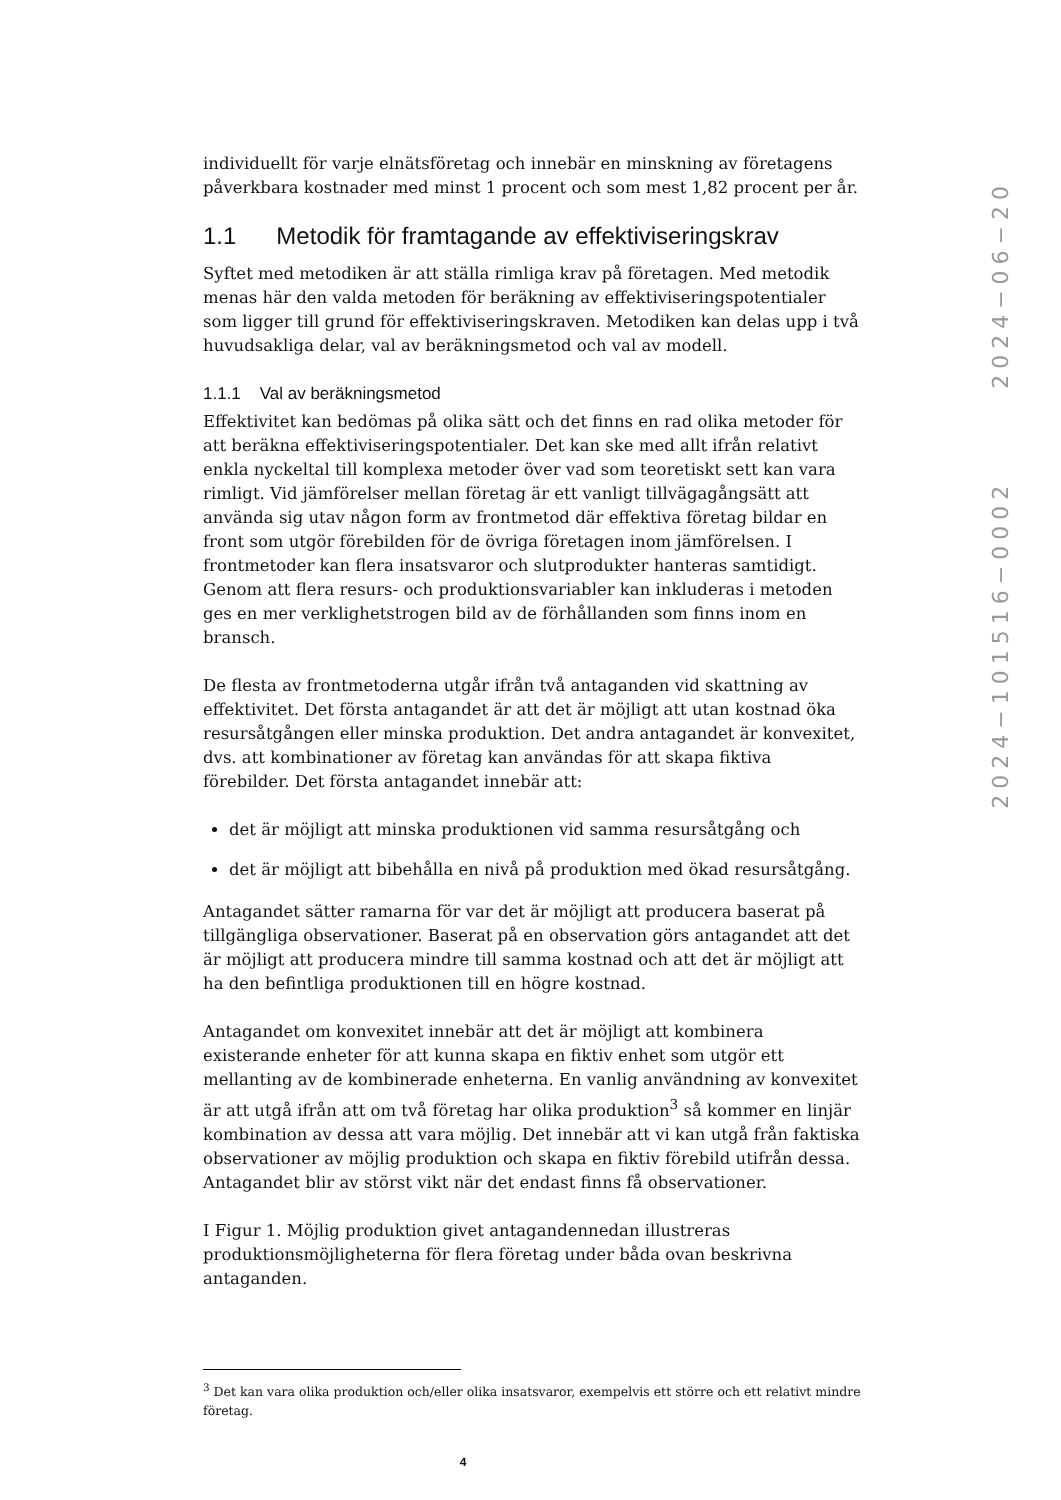individuellt för varje elnätsföretag och innebär en minskning av företagens påverkbara kostnader med minst 1 procent och som mest 1,82 procent per år.
1.1 Metodik för framtagande av effektiviseringskrav
Syftet med metodiken är att ställa rimliga krav på företagen. Med metodik menas här den valda metoden för beräkning av effektiviseringspotentialer som ligger till grund för effektiviseringskraven. Metodiken kan delas upp i två huvudsakliga delar, val av beräkningsmetod och val av modell.
1.1.1 Val av beräkningsmetod
Effektivitet kan bedömas på olika sätt och det finns en rad olika metoder för att beräkna effektiviseringspotentialer. Det kan ske med allt ifrån relativt enkla nyckeltal till komplexa metoder över vad som teoretiskt sett kan vara rimligt. Vid jämförelser mellan företag är ett vanligt tillvägagångsätt att använda sig utav någon form av frontmetod där effektiva företag bildar en front som utgör förebilden för de övriga företagen inom jämförelsen. I frontmetoder kan flera insatsvaror och slutprodukter hanteras samtidigt. Genom att flera resurs- och produktionsvariabler kan inkluderas i metoden ges en mer verklighetstrogen bild av de förhållanden som finns inom en bransch.
De flesta av frontmetoderna utgår ifrån två antaganden vid skattning av effektivitet. Det första antagandet är att det är möjligt att utan kostnad öka resursåtgången eller minska produktion. Det andra antagandet är konvexitet, dvs. att kombinationer av företag kan användas för att skapa fiktiva förebilder. Det första antagandet innebär att:
det är möjligt att minska produktionen vid samma resursåtgång och
det är möjligt att bibehålla en nivå på produktion med ökad resursåtgång.
Antagandet sätter ramarna för var det är möjligt att producera baserat på tillgängliga observationer. Baserat på en observation görs antagandet att det är möjligt att producera mindre till samma kostnad och att det är möjligt att ha den befintliga produktionen till en högre kostnad.
Antagandet om konvexitet innebär att det är möjligt att kombinera existerande enheter för att kunna skapa en fiktiv enhet som utgör ett mellanting av de kombinerade enheterna. En vanlig användning av konvexitet är att utgå ifrån att om två företag har olika produktion<sup>3</sup> så kommer en linjär kombination av dessa att vara möjlig. Det innebär att vi kan utgå från faktiska observationer av möjlig produktion och skapa en fiktiv förebild utifrån dessa. Antagandet blir av störst vikt när det endast finns få observationer.
I Figur 1. Möjlig produktion givet antagandennedan illustreras produktionsmöjligheterna för flera företag under båda ovan beskrivna antaganden.
<sup>3</sup> Det kan vara olika produktion och/eller olika insatsvaror, exempelvis ett större och ett relativt mindre företag.
4
2024−101516−0002 2024−06−20